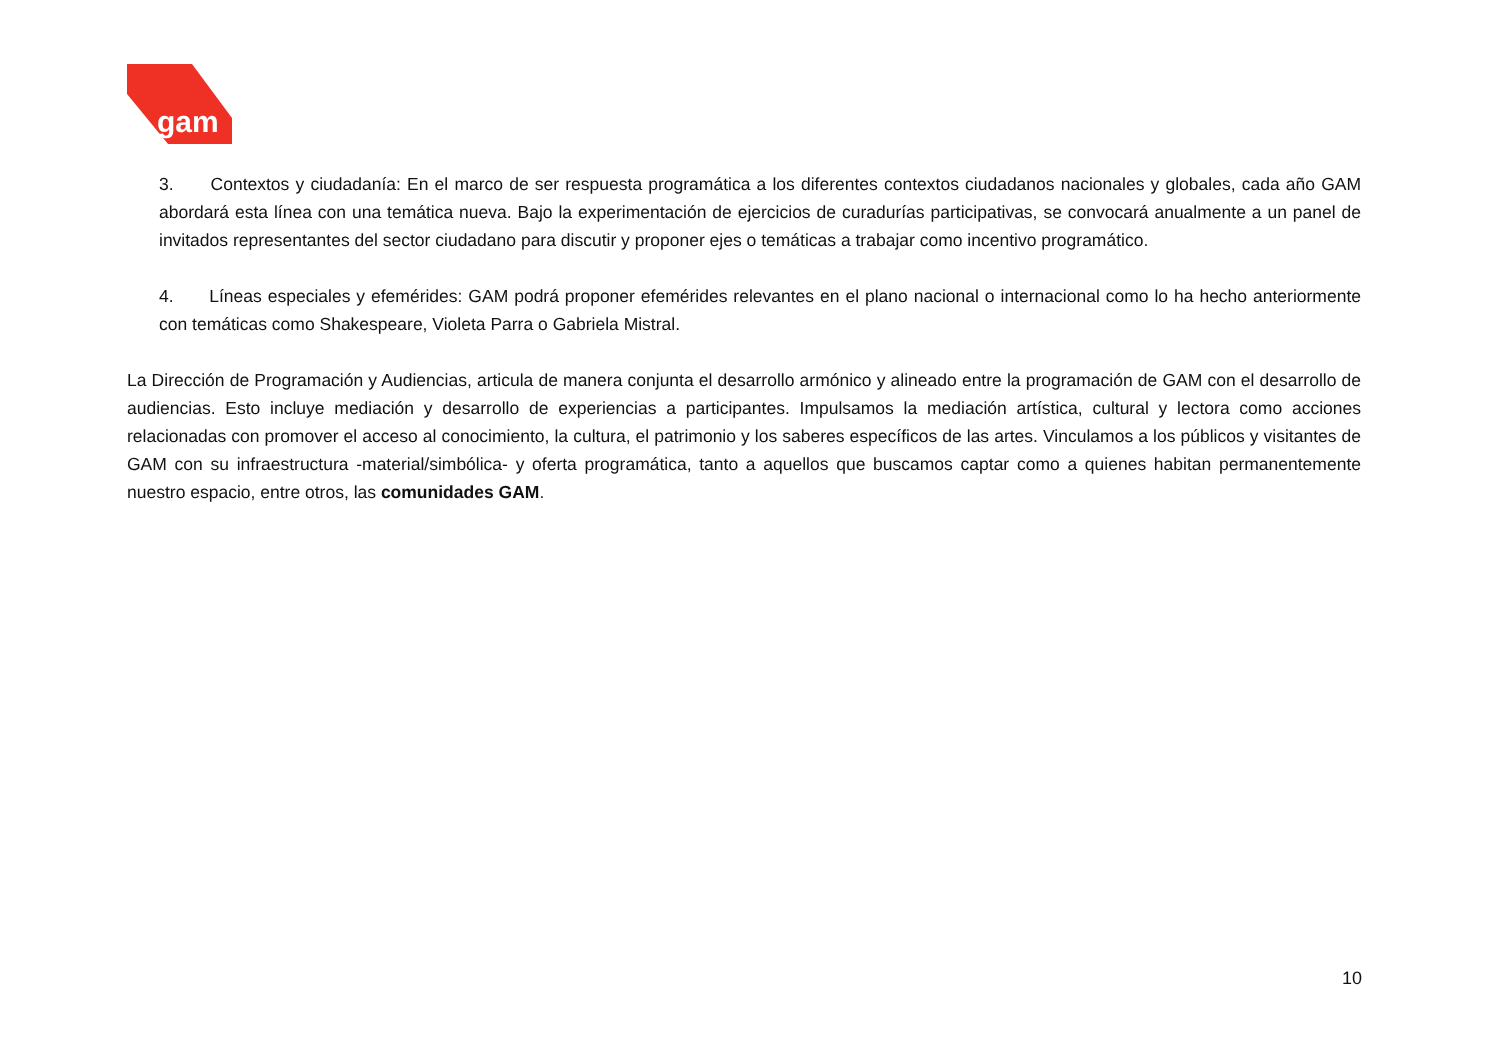gam
3. Contextos y ciudadanía: En el marco de ser respuesta programática a los diferentes contextos ciudadanos nacionales y globales, cada año GAM abordará esta línea con una temática nueva. Bajo la experimentación de ejercicios de curadurías participativas, se convocará anualmente a un panel de invitados representantes del sector ciudadano para discutir y proponer ejes o temáticas a trabajar como incentivo programático.
4. Líneas especiales y efemérides: GAM podrá proponer efemérides relevantes en el plano nacional o internacional como lo ha hecho anteriormente con temáticas como Shakespeare, Violeta Parra o Gabriela Mistral.
La Dirección de Programación y Audiencias, articula de manera conjunta el desarrollo armónico y alineado entre la programación de GAM con el desarrollo de audiencias. Esto incluye mediación y desarrollo de experiencias a participantes. Impulsamos la mediación artística, cultural y lectora como acciones relacionadas con promover el acceso al conocimiento, la cultura, el patrimonio y los saberes específicos de las artes. Vinculamos a los públicos y visitantes de GAM con su infraestructura -material/simbólica- y oferta programática, tanto a aquellos que buscamos captar como a quienes habitan permanentemente nuestro espacio, entre otros, las comunidades GAM.
10